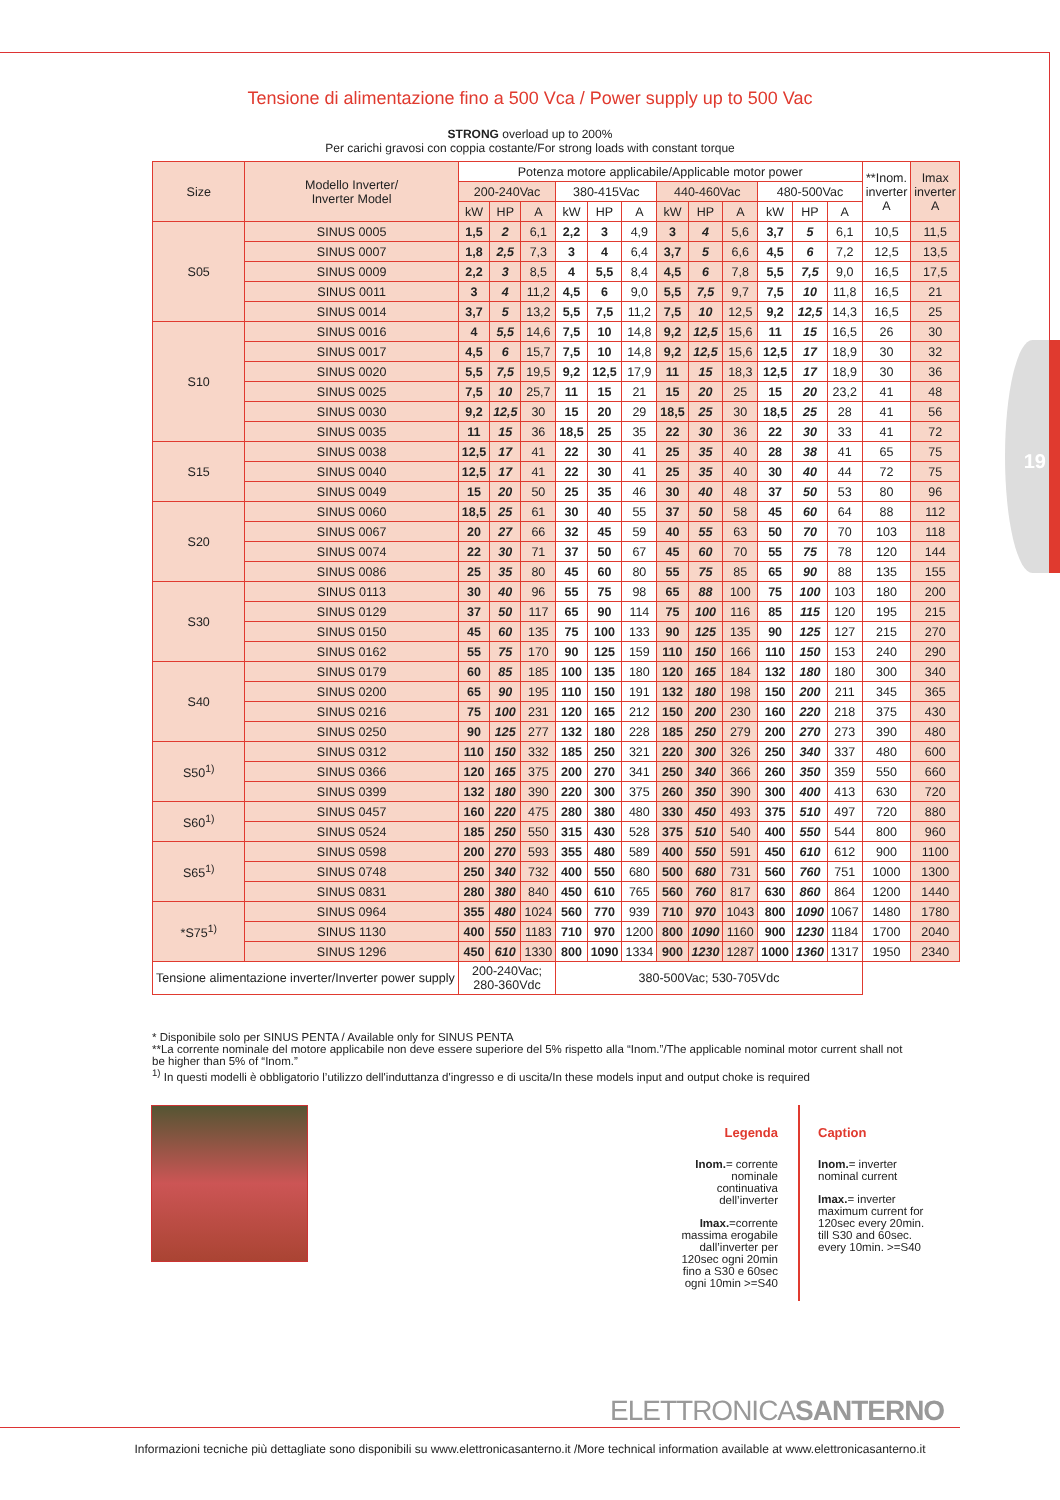19
Tensione di alimentazione fino a 500 Vca / Power supply up to 500 Vac
STRONG overload up to 200%
Per carichi gravosi con coppia costante/For strong loads with constant torque
| Size | Modello Inverter/ Inverter Model | Potenza motore applicabile/Applicable motor power | | | | | | | | | | | | **Inom. inverter A | Imax inverter A |
| --- | --- | --- | --- | --- | --- | --- | --- | --- | --- | --- | --- | --- | --- | --- | --- |
| | | 200-240Vac | | | 380-415Vac | | | 440-460Vac | | | 480-500Vac | | | | |
| | | kW | HP | A | kW | HP | A | kW | HP | A | kW | HP | A | | |
| S05 | SINUS 0005 | 1,5 | 2 | 6,1 | 2,2 | 3 | 4,9 | 3 | 4 | 5,6 | 3,7 | 5 | 6,1 | 10,5 | 11,5 |
| | SINUS 0007 | 1,8 | 2,5 | 7,3 | 3 | 4 | 6,4 | 3,7 | 5 | 6,6 | 4,5 | 6 | 7,2 | 12,5 | 13,5 |
| | SINUS 0009 | 2,2 | 3 | 8,5 | 4 | 5,5 | 8,4 | 4,5 | 6 | 7,8 | 5,5 | 7,5 | 9,0 | 16,5 | 17,5 |
| | SINUS 0011 | 3 | 4 | 11,2 | 4,5 | 6 | 9,0 | 5,5 | 7,5 | 9,7 | 7,5 | 10 | 11,8 | 16,5 | 21 |
| | SINUS 0014 | 3,7 | 5 | 13,2 | 5,5 | 7,5 | 11,2 | 7,5 | 10 | 12,5 | 9,2 | 12,5 | 14,3 | 16,5 | 25 |
| S10 | SINUS 0016 | 4 | 5,5 | 14,6 | 7,5 | 10 | 14,8 | 9,2 | 12,5 | 15,6 | 11 | 15 | 16,5 | 26 | 30 |
| | SINUS 0017 | 4,5 | 6 | 15,7 | 7,5 | 10 | 14,8 | 9,2 | 12,5 | 15,6 | 12,5 | 17 | 18,9 | 30 | 32 |
| | SINUS 0020 | 5,5 | 7,5 | 19,5 | 9,2 | 12,5 | 17,9 | 11 | 15 | 18,3 | 12,5 | 17 | 18,9 | 30 | 36 |
| | SINUS 0025 | 7,5 | 10 | 25,7 | 11 | 15 | 21 | 15 | 20 | 25 | 15 | 20 | 23,2 | 41 | 48 |
| | SINUS 0030 | 9,2 | 12,5 | 30 | 15 | 20 | 29 | 18,5 | 25 | 30 | 18,5 | 25 | 28 | 41 | 56 |
| | SINUS 0035 | 11 | 15 | 36 | 18,5 | 25 | 35 | 22 | 30 | 36 | 22 | 30 | 33 | 41 | 72 |
| S15 | SINUS 0038 | 12,5 | 17 | 41 | 22 | 30 | 41 | 25 | 35 | 40 | 28 | 38 | 41 | 65 | 75 |
| | SINUS 0040 | 12,5 | 17 | 41 | 22 | 30 | 41 | 25 | 35 | 40 | 30 | 40 | 44 | 72 | 75 |
| | SINUS 0049 | 15 | 20 | 50 | 25 | 35 | 46 | 30 | 40 | 48 | 37 | 50 | 53 | 80 | 96 |
| S20 | SINUS 0060 | 18,5 | 25 | 61 | 30 | 40 | 55 | 37 | 50 | 58 | 45 | 60 | 64 | 88 | 112 |
| | SINUS 0067 | 20 | 27 | 66 | 32 | 45 | 59 | 40 | 55 | 63 | 50 | 70 | 70 | 103 | 118 |
| | SINUS 0074 | 22 | 30 | 71 | 37 | 50 | 67 | 45 | 60 | 70 | 55 | 75 | 78 | 120 | 144 |
| | SINUS 0086 | 25 | 35 | 80 | 45 | 60 | 80 | 55 | 75 | 85 | 65 | 90 | 88 | 135 | 155 |
| S30 | SINUS 0113 | 30 | 40 | 96 | 55 | 75 | 98 | 65 | 88 | 100 | 75 | 100 | 103 | 180 | 200 |
| | SINUS 0129 | 37 | 50 | 117 | 65 | 90 | 114 | 75 | 100 | 116 | 85 | 115 | 120 | 195 | 215 |
| | SINUS 0150 | 45 | 60 | 135 | 75 | 100 | 133 | 90 | 125 | 135 | 90 | 125 | 127 | 215 | 270 |
| | SINUS 0162 | 55 | 75 | 170 | 90 | 125 | 159 | 110 | 150 | 166 | 110 | 150 | 153 | 240 | 290 |
| S40 | SINUS 0179 | 60 | 85 | 185 | 100 | 135 | 180 | 120 | 165 | 184 | 132 | 180 | 180 | 300 | 340 |
| | SINUS 0200 | 65 | 90 | 195 | 110 | 150 | 191 | 132 | 180 | 198 | 150 | 200 | 211 | 345 | 365 |
| | SINUS 0216 | 75 | 100 | 231 | 120 | 165 | 212 | 150 | 200 | 230 | 160 | 220 | 218 | 375 | 430 |
| | SINUS 0250 | 90 | 125 | 277 | 132 | 180 | 228 | 185 | 250 | 279 | 200 | 270 | 273 | 390 | 480 |
| S50<sup>1)</sup> | SINUS 0312 | 110 | 150 | 332 | 185 | 250 | 321 | 220 | 300 | 326 | 250 | 340 | 337 | 480 | 600 |
| | SINUS 0366 | 120 | 165 | 375 | 200 | 270 | 341 | 250 | 340 | 366 | 260 | 350 | 359 | 550 | 660 |
| | SINUS 0399 | 132 | 180 | 390 | 220 | 300 | 375 | 260 | 350 | 390 | 300 | 400 | 413 | 630 | 720 |
| S60<sup>1)</sup> | SINUS 0457 | 160 | 220 | 475 | 280 | 380 | 480 | 330 | 450 | 493 | 375 | 510 | 497 | 720 | 880 |
| | SINUS 0524 | 185 | 250 | 550 | 315 | 430 | 528 | 375 | 510 | 540 | 400 | 550 | 544 | 800 | 960 |
| S65<sup>1)</sup> | SINUS 0598 | 200 | 270 | 593 | 355 | 480 | 589 | 400 | 550 | 591 | 450 | 610 | 612 | 900 | 1100 |
| | SINUS 0748 | 250 | 340 | 732 | 400 | 550 | 680 | 500 | 680 | 731 | 560 | 760 | 751 | 1000 | 1300 |
| | SINUS 0831 | 280 | 380 | 840 | 450 | 610 | 765 | 560 | 760 | 817 | 630 | 860 | 864 | 1200 | 1440 |
| *S75<sup>1)</sup> | SINUS 0964 | 355 | 480 | 1024 | 560 | 770 | 939 | 710 | 970 | 1043 | 800 | 1090 | 1067 | 1480 | 1780 |
| | SINUS 1130 | 400 | 550 | 1183 | 710 | 970 | 1200 | 800 | 1090 | 1160 | 900 | 1230 | 1184 | 1700 | 2040 |
| | SINUS 1296 | 450 | 610 | 1330 | 800 | 1090 | 1334 | 900 | 1230 | 1287 | 1000 | 1360 | 1317 | 1950 | 2340 |
| Tensione alimentazione inverter/Inverter power supply | | 200-240Vac; 280-360Vdc | | | 380-500Vac; 530-705Vdc | | | | | | | | | | |
* Disponibile solo per SINUS PENTA / Available only for SINUS PENTA
**La corrente nominale del motore applicabile non deve essere superiore del 5% rispetto alla “Inom.”/The applicable nominal motor current shall not be higher than 5% of “Inom.”
<sup>1)</sup> In questi modelli è obbligatorio l’utilizzo dell'induttanza d'ingresso e di uscita/In these models input and output choke is required
Legenda
Inom.= corrente nominale continuativa dell’inverter
Imax.=corrente massima erogabile dall’inverter per 120sec ogni 20min fino a S30 e 60sec ogni 10min >=S40
Caption
Inom.= inverter nominal current
Imax.= inverter maximum current for 120sec every 20min. till S30 and 60sec. every 10min. >=S40
ELETTRONICASANTERNO
Informazioni tecniche più dettagliate sono disponibili su www.elettronicasanterno.it /More technical information available at www.elettronicasanterno.it